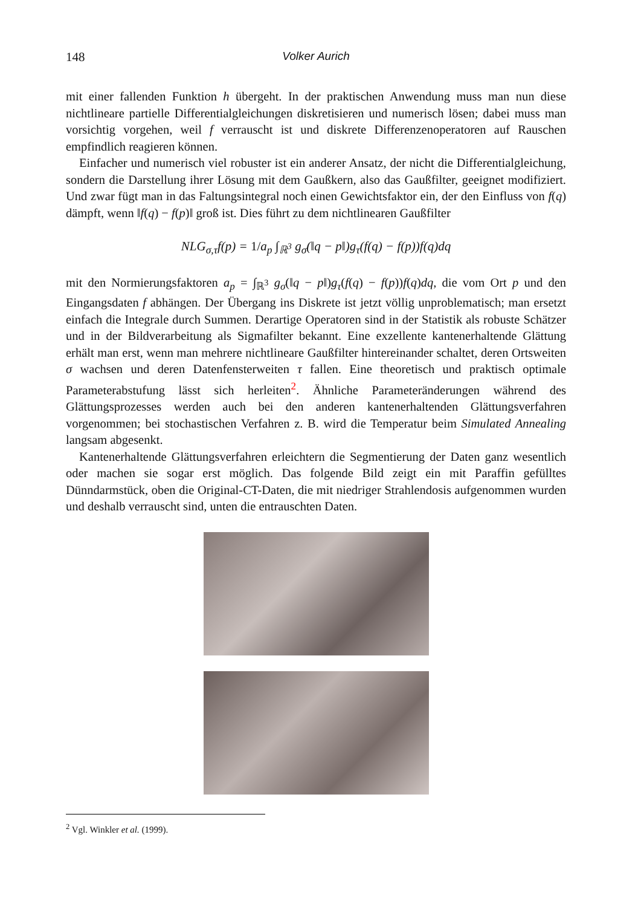148 Volker Aurich
mit einer fallenden Funktion h übergeht. In der praktischen Anwendung muss man nun diese nichtlineare partielle Differentialgleichungen diskretisieren und numerisch lösen; dabei muss man vorsichtig vorgehen, weil f verrauscht ist und diskrete Differenzenoperatoren auf Rauschen empfindlich reagieren können.
Einfacher und numerisch viel robuster ist ein anderer Ansatz, der nicht die Differentialgleichung, sondern die Darstellung ihrer Lösung mit dem Gaußkern, also das Gaußfilter, geeignet modifiziert. Und zwar fügt man in das Faltungsintegral noch einen Gewichtsfaktor ein, der den Einfluss von f(q) dämpft, wenn ‖f(q) − f(p)‖ groß ist. Dies führt zu dem nichtlinearen Gaußfilter
NLG<sub>σ,τ</sub>f(p) = 1/a<sub>p</sub> ∫<sub>ℝ<sup>3</sup></sub> g<sub>σ</sub>(‖q − p‖)g<sub>τ</sub>(f(q) − f(p))f(q)dq
mit den Normierungsfaktoren a<sub>p</sub> = ∫<sub>ℝ<sup>3</sup></sub> g<sub>σ</sub>(‖q − p‖)g<sub>τ</sub>(f(q) − f(p))f(q)dq, die vom Ort p und den Eingangsdaten f abhängen. Der Übergang ins Diskrete ist jetzt völlig unproblematisch; man ersetzt einfach die Integrale durch Summen. Derartige Operatoren sind in der Statistik als robuste Schätzer und in der Bildverarbeitung als Sigmafilter bekannt. Eine exzellente kantenerhaltende Glättung erhält man erst, wenn man mehrere nichtlineare Gaußfilter hintereinander schaltet, deren Ortsweiten σ wachsen und deren Datenfensterweiten τ fallen. Eine theoretisch und praktisch optimale Parameterabstufung lässt sich herleiten<sup>2</sup>. Ähnliche Parameteränderungen während des Glättungsprozesses werden auch bei den anderen kantenerhaltenden Glättungsverfahren vorgenommen; bei stochastischen Verfahren z. B. wird die Temperatur beim Simulated Annealing langsam abgesenkt.
Kantenerhaltende Glättungsverfahren erleichtern die Segmentierung der Daten ganz wesentlich oder machen sie sogar erst möglich. Das folgende Bild zeigt ein mit Paraffin gefülltes Dünndarmstück, oben die Original-CT-Daten, die mit niedriger Strahlendosis aufgenommen wurden und deshalb verrauscht sind, unten die entrauschten Daten.
<sup>2</sup> Vgl. Winkler et al. (1999).